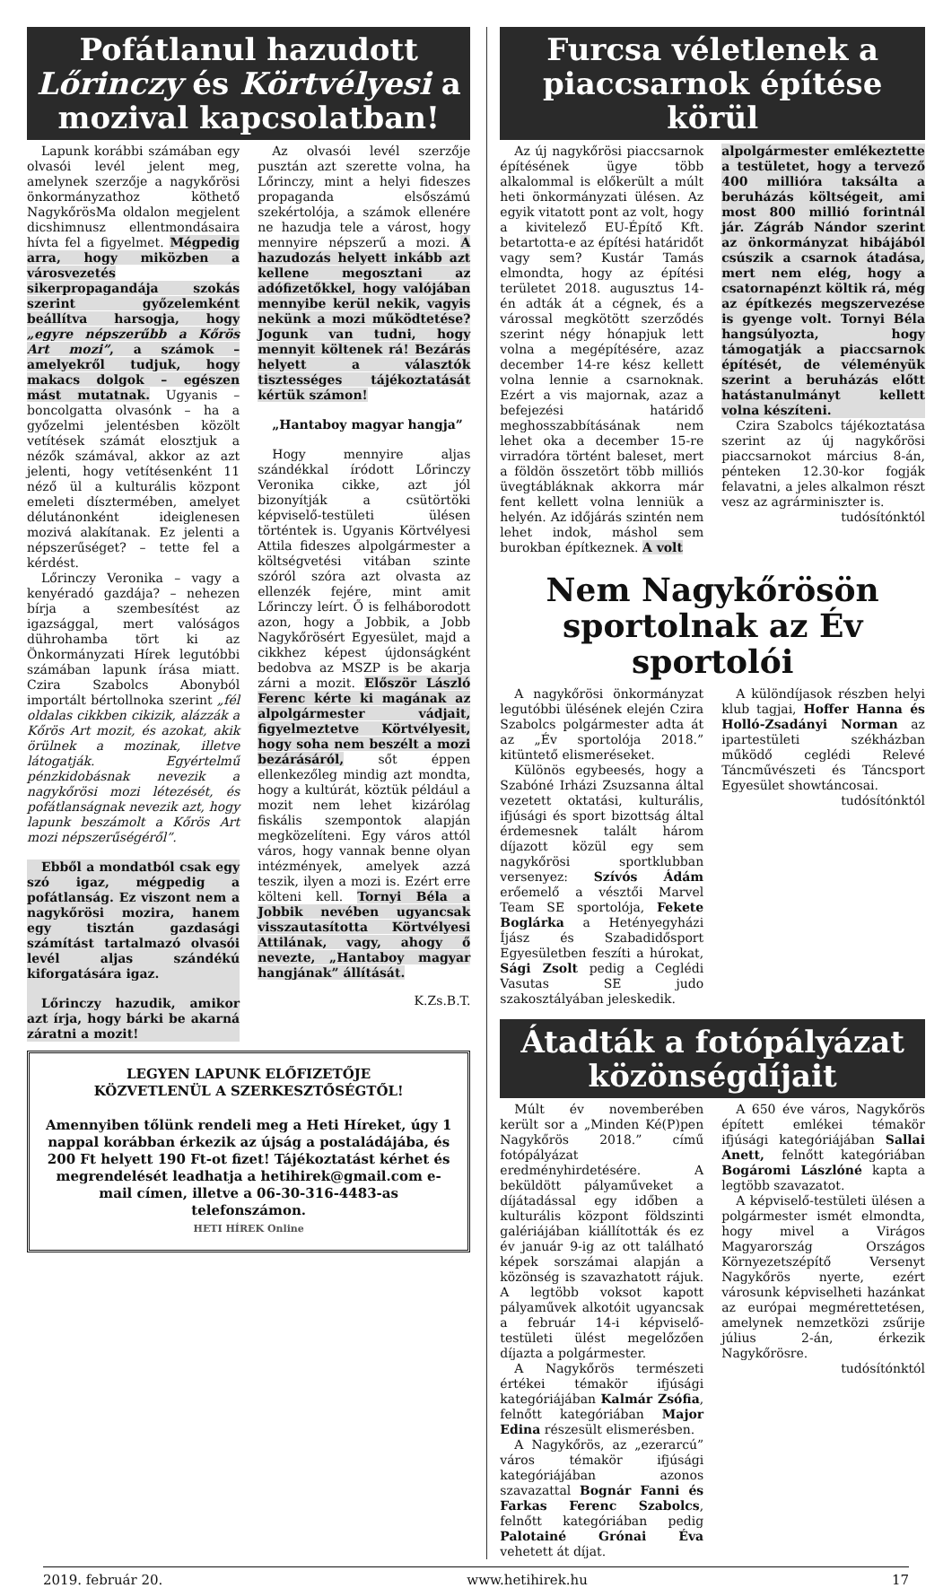Pofátlanul hazudott Lőrinczy és Körtvélyesi a mozival kapcsolatban!
Lapunk korábbi számában egy olvasói levél jelent meg, amelynek szerzője a nagykőrösi önkormányzathoz köthető NagykőrösMa oldalon megjelent dicshimnusz ellentmondásaira hívta fel a figyelmet. Mégpedig arra, hogy miközben a városvezetés sikerpropagandája szokás szerint győzelemként beállítva harsogja, hogy „egyre népszerűbb a Kőrös Art mozi”, a számok – amelyekről tudjuk, hogy makacs dolgok – egészen mást mutatnak. Ugyanis – boncolgatta olvasónk – ha a győzelmi jelentésben közölt vetítések számát elosztjuk a nézők számával, akkor az azt jelenti, hogy vetítésenként 11 néző ül a kulturális központ emeleti dísztermében, amelyet délutánonként ideiglenesen mozivá alakítanak. Ez jelenti a népszerűséget? – tette fel a kérdést.
Lőrinczy Veronika – vagy a kenyéradó gazdája? – nehezen bírja a szembesítést az igazsággal, mert valóságos dührohamba tört ki az Önkormányzati Hírek legutóbbi számában lapunk írása miatt. Czira Szabolcs Abonyból importált bértollnoka szerint „fél oldalas cikkben cikizik, alázzák a Kőrös Art mozit, és azokat, akik örülnek a mozinak, illetve látogatják. Egyértelmű pénzkidobásnak nevezik a nagykőrösi mozi létezését, és pofátlanságnak nevezik azt, hogy lapunk beszámolt a Kőrös Art mozi népszerűségéről”.
Ebből a mondatból csak egy szó igaz, mégpedig a pofátlanság. Ez viszont nem a nagykőrösi mozira, hanem egy tisztán gazdasági számítást tartalmazó olvasói levél aljas szándékú kiforgatására igaz.
Lőrinczy hazudik, amikor azt írja, hogy bárki be akarná záratni a mozit!
Az olvasói levél szerzője pusztán azt szerette volna, ha Lőrinczy, mint a helyi fideszes propaganda elsőszámú szekértolója, a számok ellenére ne hazudja tele a várost, hogy mennyire népszerű a mozi. A hazudozás helyett inkább azt kellene megosztani az adófizetőkkel, hogy valójában mennyibe kerül nekik, vagyis nekünk a mozi működtetése? Jogunk van tudni, hogy mennyit költenek rá! Bezárás helyett a választók tisztességes tájékoztatását kértük számon!
„Hantaboy magyar hangja”
Hogy mennyire aljas szándékkal íródott Lőrinczy Veronika cikke, azt jól bizonyítják a csütörtöki képviselő-testületi ülésen történtek is. Ugyanis Körtvélyesi Attila fideszes alpolgármester a költségvetési vitában szinte szóról szóra azt olvasta az ellenzék fejére, mint amit Lőrinczy leírt. Ő is felháborodott azon, hogy a Jobbik, a Jobb Nagykőrösért Egyesület, majd a cikkhez képest újdonságként bedobva az MSZP is be akarja zárni a mozit. Először László Ferenc kérte ki magának az alpolgármester vádjait, figyelmeztetve Körtvélyesit, hogy soha nem beszélt a mozi bezárásáról, sőt éppen ellenkezőleg mindig azt mondta, hogy a kultúrát, köztük például a mozit nem lehet kizárólag fiskális szempontok alapján megközelíteni. Egy város attól város, hogy vannak benne olyan intézmények, amelyek azzá teszik, ilyen a mozi is. Ezért erre költeni kell. Tornyi Béla a Jobbik nevében ugyancsak visszautasította Körtvélyesi Attilának, vagy, ahogy ő nevezte, „Hantaboy magyar hangjának” állítását.
K.Zs.B.T.
LEGYEN LAPUNK ELŐFIZETŐJE
KÖZVETLENÜL A SZERKESZTŐSÉGTŐL!
Amennyiben tőlünk rendeli meg a Heti Híreket, úgy 1 nappal korábban érkezik az újság a postaládájába, és 200 Ft helyett 190 Ft-ot fizet! Tájékoztatást kérhet és megrendelését leadhatja a hetihirek@gmail.com e-mail címen, illetve a 06-30-316-4483-as telefonszámon.
HETI HÍREK Online
Furcsa véletlenek a piaccsarnok építése körül
Az új nagykőrösi piaccsarnok építésének ügye több alkalommal is előkerült a múlt heti önkormányzati ülésen. Az egyik vitatott pont az volt, hogy a kivitelező EU-Építő Kft. betartotta-e az építési határidőt vagy sem? Kustár Tamás elmondta, hogy az építési területet 2018. augusztus 14-én adták át a cégnek, és a várossal megkötött szerződés szerint négy hónapjuk lett volna a megépítésére, azaz december 14-re kész kellett volna lennie a csarnoknak. Ezért a vis majornak, azaz a befejezési határidő meghosszabbításának nem lehet oka a december 15-re virradóra történt baleset, mert a földön összetört több milliós üvegtábláknak akkorra már fent kellett volna lenniük a helyén. Az időjárás szintén nem lehet indok, máshol sem burokban építkeznek. A volt
alpolgármester emlékeztette a testületet, hogy a tervező 400 millióra taksálta a beruházás költségeit, ami most 800 millió forintnál jár. Zágráb Nándor szerint az önkormányzat hibájából csúszik a csarnok átadása, mert nem elég, hogy a csatornapénzt költik rá, még az építkezés megszervezése is gyenge volt. Tornyi Béla hangsúlyozta, hogy támogatják a piaccsarnok építését, de véleményük szerint a beruházás előtt hatástanulmányt kellett volna készíteni.
Czira Szabolcs tájékoztatása szerint az új nagykőrösi piaccsarnokot március 8-án, pénteken 12.30-kor fogják felavatni, a jeles alkalmon részt vesz az agrárminiszter is.
tudósítónktól
Nem Nagykőrösön sportolnak az Év sportolói
A nagykőrösi önkormányzat legutóbbi ülésének elején Czira Szabolcs polgármester adta át az „Év sportolója 2018.” kitüntető elismeréseket.
Különös egybeesés, hogy a Szabóné Irházi Zsuzsanna által vezetett oktatási, kulturális, ifjúsági és sport bizottság által érdemesnek talált három díjazott közül egy sem nagykőrösi sportklubban versenyez: Szívós Ádám erőemelő a vésztői Marvel Team SE sportolója, Fekete Boglárka a Hetényegyházi Íjász és Szabadidősport Egyesületben feszíti a húrokat, Sági Zsolt pedig a Ceglédi Vasutas SE judo szakosztályában jeleskedik.
A különdíjasok részben helyi klub tagjai, Hoffer Hanna és Holló-Zsadányi Norman az ipartestületi székházban működő ceglédi Relevé Táncművészeti és Táncsport Egyesület showtáncosai.
tudósítónktól
Átadták a fotópályázat közönségdíjait
Múlt év novemberében került sor a „Minden Ké(P)pen Nagykőrös 2018.” című fotópályázat eredményhirdetésére. A beküldött pályaműveket a díjátadással egy időben a kulturális központ földszinti galériájában kiállították és ez év január 9-ig az ott található képek sorszámai alapján a közönség is szavazhatott rájuk. A legtöbb voksot kapott pályaművek alkotóit ugyancsak a február 14-i képviselő-testületi ülést megelőzően díjazta a polgármester.
A Nagykőrös természeti értékei témakör ifjúsági kategóriájában Kalmár Zsófia, felnőtt kategóriában Major Edina részesült elismerésben.
A Nagykőrös, az „ezerarcú” város témakör ifjúsági kategóriájában azonos szavazattal Bognár Fanni és Farkas Ferenc Szabolcs, felnőtt kategóriában pedig Palotainé Grónai Éva vehetett át díjat.
A 650 éve város, Nagykőrös épített emlékei témakör ifjúsági kategóriájában Sallai Anett, felnőtt kategóriában Bogáromi Lászlóné kapta a legtöbb szavazatot.
A képviselő-testületi ülésen a polgármester ismét elmondta, hogy mivel a Virágos Magyarország Országos Környezetszépítő Versenyt Nagykőrös nyerte, ezért városunk képviselheti hazánkat az európai megmérettetésen, amelynek nemzetközi zsűrije július 2-án, érkezik Nagykőrösre.
tudósítónktól
2019. február 20. www.hetihirek.hu 17